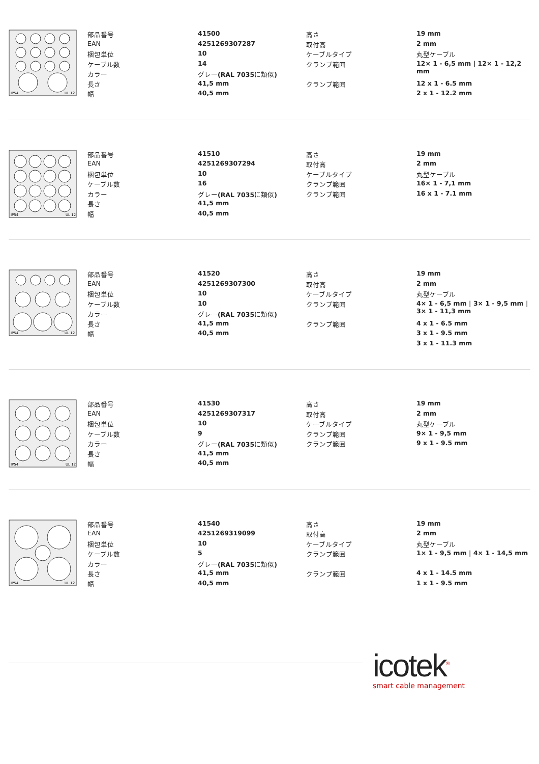IP54
UL 12
| 部品番号 | 41500 | 高さ | 19 mm |
| EAN | 4251269307287 | 取付高 | 2 mm |
| 梱包単位 | 10 | ケーブルタイプ | 丸型ケーブル |
| ケーブル数 | 14 | クランプ範囲 | 12× 1 - 6,5 mm / 12× 1 - 12,2 mm |
| カラー | グレー (RAL 7035 に類似 ) | | |
| 長さ | 41,5 mm | クランプ範囲 | 12 x 1 - 6.5 mm |
| 幅 | 40,5 mm | | 2 x 1 - 12.2 mm |
IP54
UL 12
| 部品番号 | 41510 | 高さ | 19 mm |
| EAN | 4251269307294 | 取付高 | 2 mm |
| 梱包単位 | 10 | ケーブルタイプ | 丸型ケーブル |
| ケーブル数 | 16 | クランプ範囲 | 16× 1 - 7,1 mm |
| カラー | グレー (RAL 7035 に類似 ) | クランプ範囲 | 16 x 1 - 7.1 mm |
| 長さ | 41,5 mm | | |
| 幅 | 40,5 mm | | |
IP54
UL 12
| 部品番号 | 41520 | 高さ | 19 mm |
| EAN | 4251269307300 | 取付高 | 2 mm |
| 梱包単位 | 10 | ケーブルタイプ | 丸型ケーブル |
| ケーブル数 | 10 | クランプ範囲 | 4× 1 - 6,5 mm / 3× 1 - 9,5 mm / 3× 1 - 11,3 mm |
| カラー | グレー (RAL 7035 に類似 ) | | |
| 長さ | 41,5 mm | クランプ範囲 | 4 x 1 - 6.5 mm |
| 幅 | 40,5 mm | | 3 x 1 - 9.5 mm |
| | | | 3 x 1 - 11.3 mm |
IP54
UL 12
| 部品番号 | 41530 | 高さ | 19 mm |
| EAN | 4251269307317 | 取付高 | 2 mm |
| 梱包単位 | 10 | ケーブルタイプ | 丸型ケーブル |
| ケーブル数 | 9 | クランプ範囲 | 9× 1 - 9,5 mm |
| カラー | グレー (RAL 7035 に類似 ) | クランプ範囲 | 9 x 1 - 9.5 mm |
| 長さ | 41,5 mm | | |
| 幅 | 40,5 mm | | |
IP54
UL 12
| 部品番号 | 41540 | 高さ | 19 mm |
| EAN | 4251269319099 | 取付高 | 2 mm |
| 梱包単位 | 10 | ケーブルタイプ | 丸型ケーブル |
| ケーブル数 | 5 | クランプ範囲 | 1× 1 - 9,5 mm / 4× 1 - 14,5 mm |
| カラー | グレー (RAL 7035 に類似 ) | | |
| 長さ | 41,5 mm | クランプ範囲 | 4 x 1 - 14.5 mm |
| 幅 | 40,5 mm | | 1 x 1 - 9.5 mm |
icotek<sup>®</sup>
smart cable management